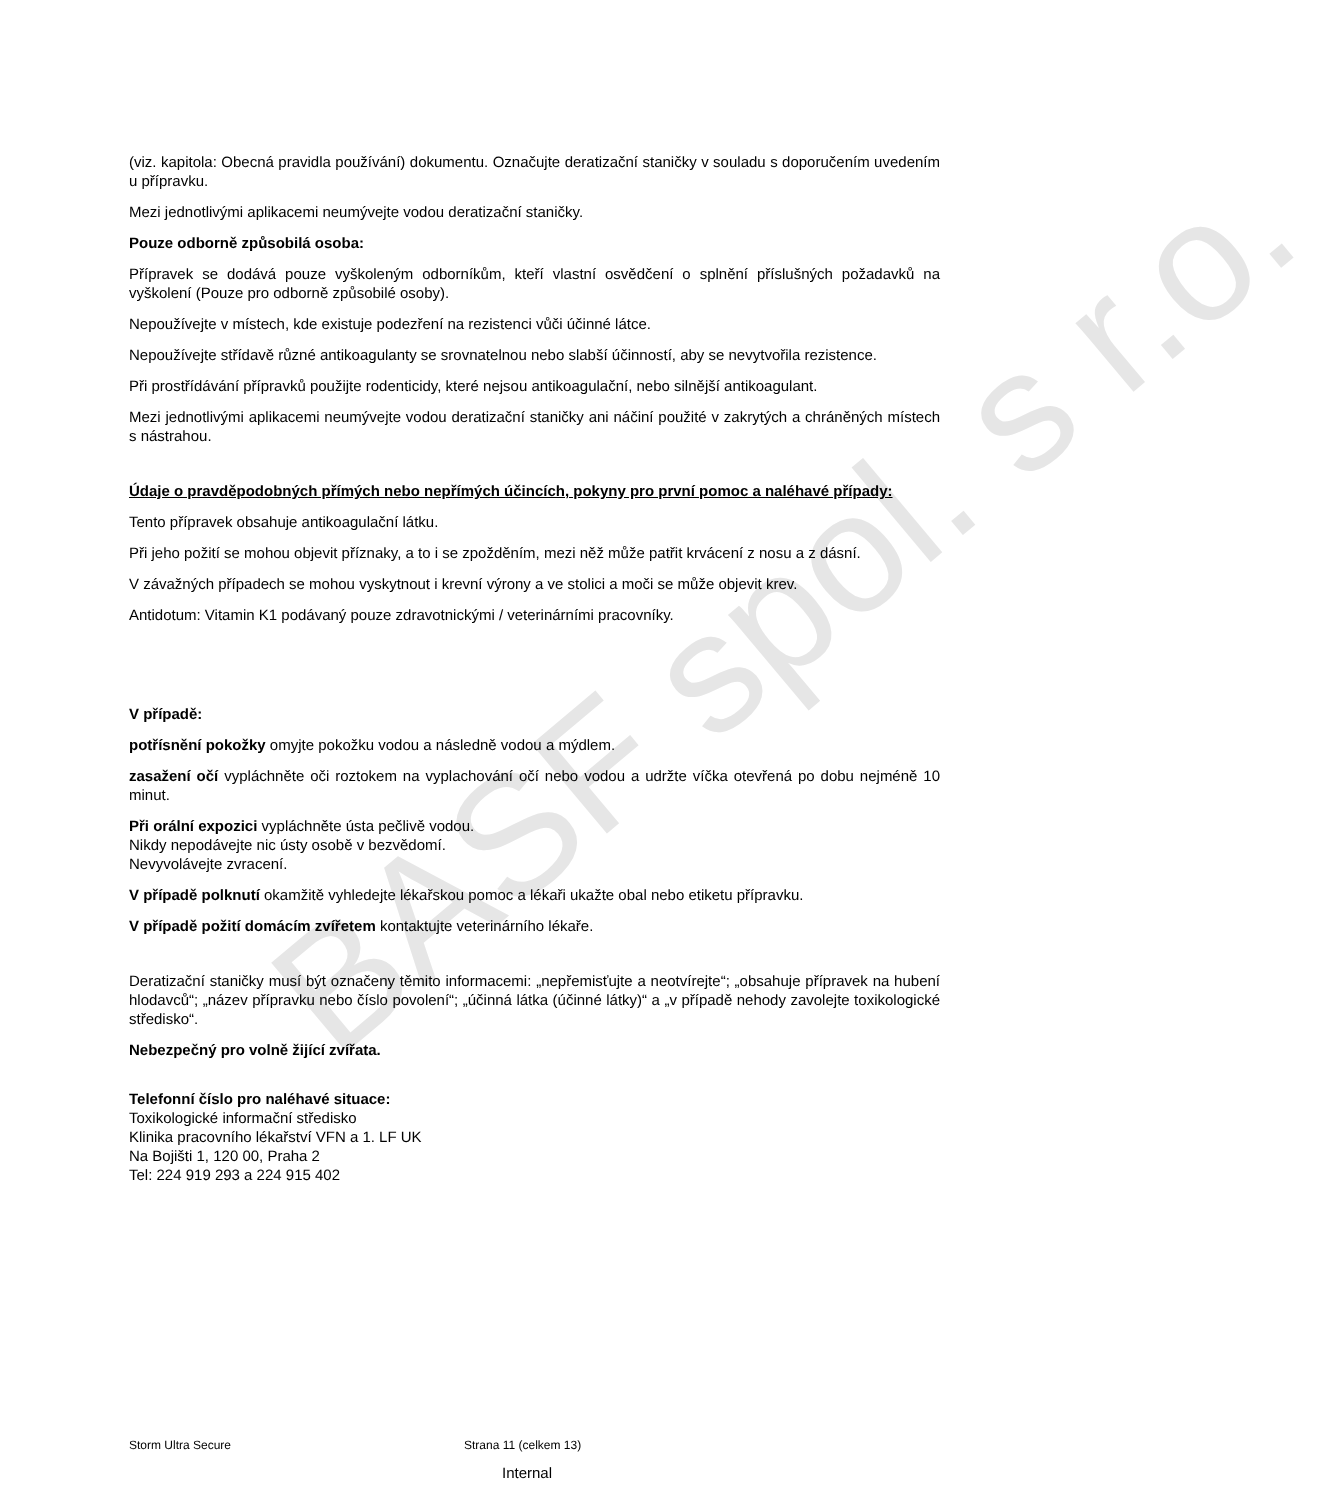BASF spol. s r.o.
(viz. kapitola: Obecná pravidla používání) dokumentu. Označujte deratizační staničky v souladu s doporučením uvedením u přípravku.
Mezi jednotlivými aplikacemi neumývejte vodou deratizační staničky.
Pouze odborně způsobilá osoba:
Přípravek se dodává pouze vyškoleným odborníkům, kteří vlastní osvědčení o splnění příslušných požadavků na vyškolení (Pouze pro odborně způsobilé osoby).
Nepoužívejte v místech, kde existuje podezření na rezistenci vůči účinné látce.
Nepoužívejte střídavě různé antikoagulanty se srovnatelnou nebo slabší účinností, aby se nevytvořila rezistence.
Při prostřídávání přípravků použijte rodenticidy, které nejsou antikoagulační, nebo silnější antikoagulant.
Mezi jednotlivými aplikacemi neumývejte vodou deratizační staničky ani náčiní použité v zakrytých a chráněných místech s nástrahou.
Údaje o pravděpodobných přímých nebo nepřímých účincích, pokyny pro první pomoc a naléhavé případy:
Tento přípravek obsahuje antikoagulační látku.
Při jeho požití se mohou objevit příznaky, a to i se zpožděním, mezi něž může patřit krvácení z nosu a z dásní.
V závažných případech se mohou vyskytnout i krevní výrony a ve stolici a moči se může objevit krev.
Antidotum: Vitamin K1 podávaný pouze zdravotnickými / veterinárními pracovníky.
V případě:
potřísnění pokožky omyjte pokožku vodou a následně vodou a mýdlem.
zasažení očí vypláchněte oči roztokem na vyplachování očí nebo vodou a udržte víčka otevřená po dobu nejméně 10 minut.
Při orální expozici vypláchněte ústa pečlivě vodou.
Nikdy nepodávejte nic ústy osobě v bezvědomí.
Nevyvolávejte zvracení.
V případě polknutí okamžitě vyhledejte lékařskou pomoc a lékaři ukažte obal nebo etiketu přípravku.
V případě požití domácím zvířetem kontaktujte veterinárního lékaře.
Deratizační staničky musí být označeny těmito informacemi: „nepřemisťujte a neotvírejte“; „obsahuje přípravek na hubení hlodavců“; „název přípravku nebo číslo povolení“; „účinná látka (účinné látky)“ a „v případě nehody zavolejte toxikologické středisko“.
Nebezpečný pro volně žijící zvířata.
Telefonní číslo pro naléhavé situace:
Toxikologické informační středisko
Klinika pracovního lékařství VFN a 1. LF UK
Na Bojišti 1, 120 00, Praha 2
Tel: 224 919 293 a 224 915 402
Storm Ultra Secure Strana 11 (celkem 13)
Internal